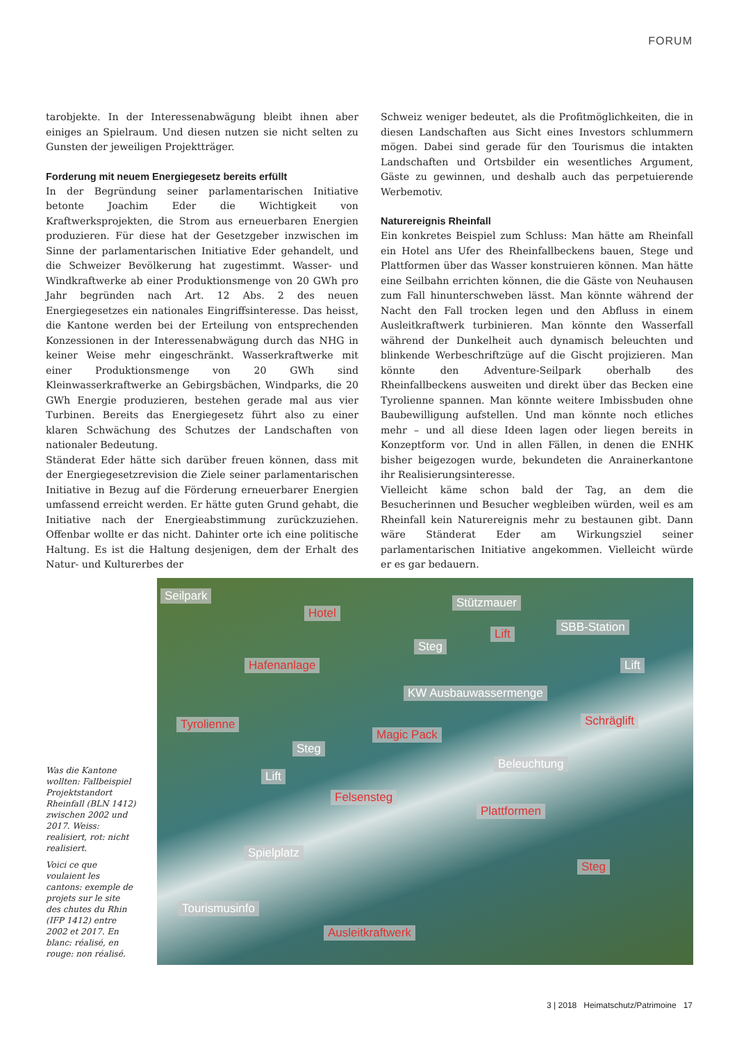FORUM
tarobjekte. In der Interessenabwägung bleibt ihnen aber einiges an Spielraum. Und diesen nutzen sie nicht selten zu Gunsten der jeweiligen Projektträger.
Forderung mit neuem Energiegesetz bereits erfüllt
In der Begründung seiner parlamentarischen Initiative betonte Joachim Eder die Wichtigkeit von Kraftwerksprojekten, die Strom aus erneuerbaren Energien produzieren. Für diese hat der Gesetzgeber inzwischen im Sinne der parlamentarischen Initiative Eder gehandelt, und die Schweizer Bevölkerung hat zugestimmt. Wasser- und Windkraftwerke ab einer Produktionsmenge von 20 GWh pro Jahr begründen nach Art. 12 Abs. 2 des neuen Energiegesetzes ein nationales Eingriffsinteresse. Das heisst, die Kantone werden bei der Erteilung von entsprechenden Konzessionen in der Interessenabwägung durch das NHG in keiner Weise mehr eingeschränkt. Wasserkraftwerke mit einer Produktionsmenge von 20 GWh sind Kleinwasserkraftwerke an Gebirgsbächen, Windparks, die 20 GWh Energie produzieren, bestehen gerade mal aus vier Turbinen. Bereits das Energiegesetz führt also zu einer klaren Schwächung des Schutzes der Landschaften von nationaler Bedeutung.
Ständerat Eder hätte sich darüber freuen können, dass mit der Energiegesetzrevision die Ziele seiner parlamentarischen Initiative in Bezug auf die Förderung erneuerbarer Energien umfassend erreicht werden. Er hätte guten Grund gehabt, die Initiative nach der Energieabstimmung zurückzuziehen. Offenbar wollte er das nicht. Dahinter orte ich eine politische Haltung. Es ist die Haltung desjenigen, dem der Erhalt des Natur- und Kulturerbes der
Schweiz weniger bedeutet, als die Profitmöglichkeiten, die in diesen Landschaften aus Sicht eines Investors schlummern mögen. Dabei sind gerade für den Tourismus die intakten Landschaften und Ortsbilder ein wesentliches Argument, Gäste zu gewinnen, und deshalb auch das perpetuierende Werbemotiv.
Naturereignis Rheinfall
Ein konkretes Beispiel zum Schluss: Man hätte am Rheinfall ein Hotel ans Ufer des Rheinfallbeckens bauen, Stege und Plattformen über das Wasser konstruieren können. Man hätte eine Seilbahn errichten können, die die Gäste von Neuhausen zum Fall hinunterschweben lässt. Man könnte während der Nacht den Fall trocken legen und den Abfluss in einem Ausleitkraftwerk turbinieren. Man könnte den Wasserfall während der Dunkelheit auch dynamisch beleuchten und blinkende Werbeschriftzüge auf die Gischt projizieren. Man könnte den Adventure-Seilpark oberhalb des Rheinfallbeckens ausweiten und direkt über das Becken eine Tyrolienne spannen. Man könnte weitere Imbissbuden ohne Baubewilligung aufstellen. Und man könnte noch etliches mehr – und all diese Ideen lagen oder liegen bereits in Konzeptform vor. Und in allen Fällen, in denen die ENHK bisher beigezogen wurde, bekundeten die Anrainerkantone ihr Realisierungsinteresse.
Vielleicht käme schon bald der Tag, an dem die Besucherinnen und Besucher wegbleiben würden, weil es am Rheinfall kein Naturereignis mehr zu bestaunen gibt. Dann wäre Ständerat Eder am Wirkungsziel seiner parlamentarischen Initiative angekommen. Vielleicht würde er es gar bedauern.
Was die Kantone wollten: Fallbeispiel Projektstandort Rheinfall (BLN 1412) zwischen 2002 und 2017. Weiss: realisiert, rot: nicht realisiert.
Voici ce que voulaient les cantons: exemple de projets sur le site des chutes du Rhin (IFP 1412) entre 2002 et 2017. En blanc: réalisé, en rouge: non réalisé.
Seilpark
Hotel
Stützmauer
Lift SBB-Station
Steg
Hafenanlage Lift
KW Ausbauwassermenge
Tyrolienne Schräglift
Magic Pack
Steg
Beleuchtung
Lift
Felsensteg
Plattformen
Spielplatz
Steg
Tourismusinfo
Ausleitkraftwerk
3 | 2018 Heimatschutz/Patrimoine 17